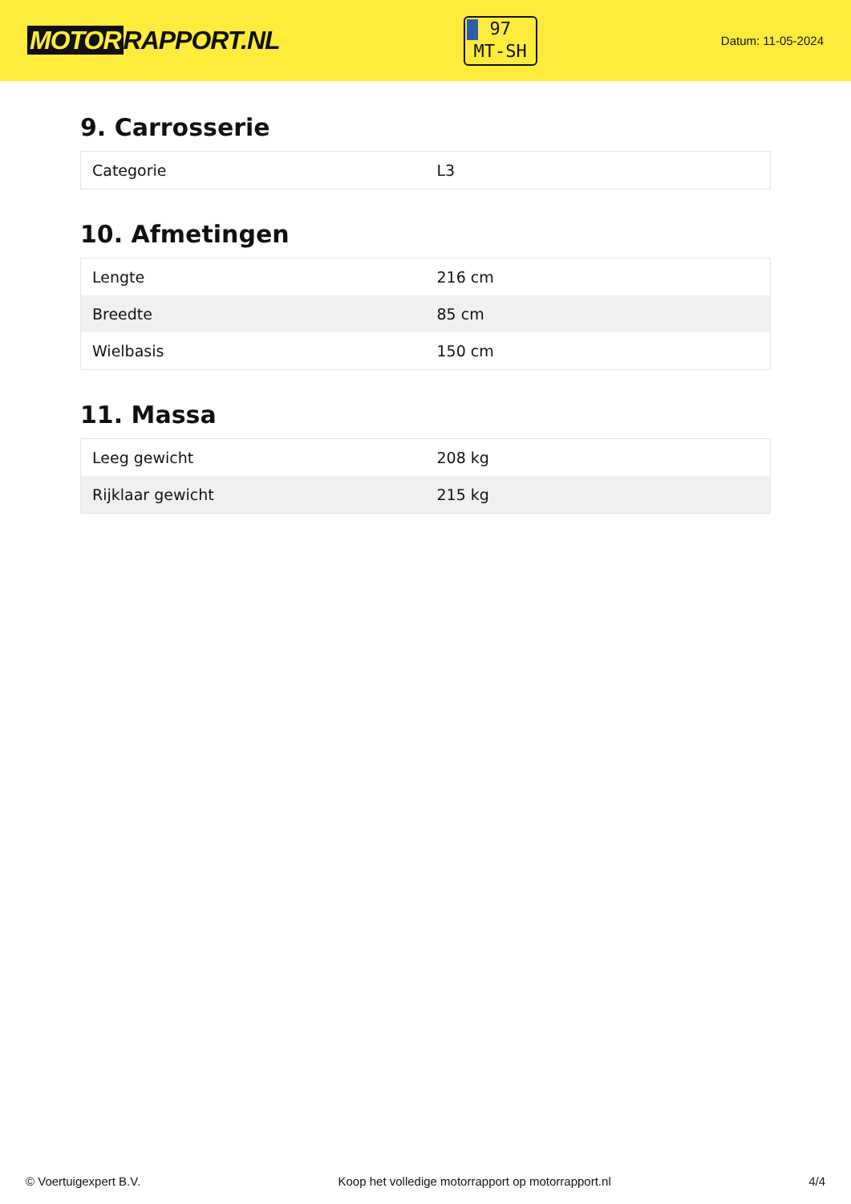MOTOR RAPPORT.NL
97
MT-SH
Datum: 11-05-2024
9. Carrosserie
| Categorie | L3 |
10. Afmetingen
| Lengte | 216 cm |
| Breedte | 85 cm |
| Wielbasis | 150 cm |
11. Massa
| Leeg gewicht | 208 kg |
| Rijklaar gewicht | 215 kg |
© Voertuigexpert B.V. Koop het volledige motorrapport op motorrapport.nl 4/4